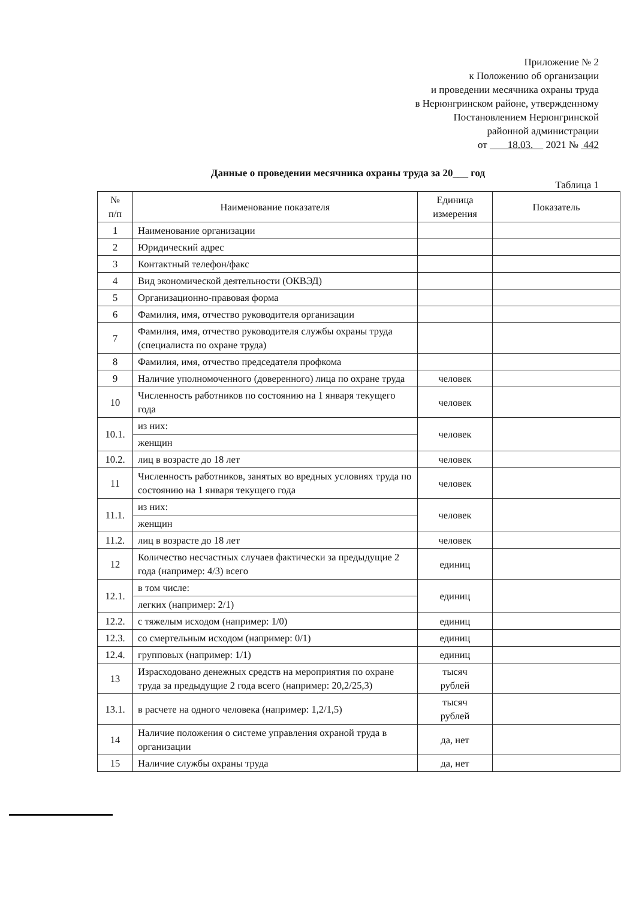Приложение № 2
к Положению об организации
и проведении месячника охраны труда
в Нерюнгринском районе, утвержденному
Постановлением Нерюнгринской
районной администрации
от 18.03. 2021 № 442
Данные о проведении месячника охраны труда за 20___ год
Таблица 1
| № п/п | Наименование показателя | Единица измерения | Показатель |
| --- | --- | --- | --- |
| 1 | Наименование организации | | |
| 2 | Юридический адрес | | |
| 3 | Контактный телефон/факс | | |
| 4 | Вид экономической деятельности (ОКВЭД) | | |
| 5 | Организационно-правовая форма | | |
| 6 | Фамилия, имя, отчество руководителя организации | | |
| 7 | Фамилия, имя, отчество руководителя службы охраны труда (специалиста по охране труда) | | |
| 8 | Фамилия, имя, отчество председателя профкома | | |
| 9 | Наличие уполномоченного (доверенного) лица по охране труда | человек | |
| 10 | Численность работников по состоянию на 1 января текущего года | человек | |
| 10.1. | из них: | человек | |
| | женщин | | |
| 10.2. | лиц в возрасте до 18 лет | человек | |
| 11 | Численность работников, занятых во вредных условиях труда по состоянию на 1 января текущего года | человек | |
| 11.1. | из них: | человек | |
| | женщин | | |
| 11.2. | лиц в возрасте до 18 лет | человек | |
| 12 | Количество несчастных случаев фактически за предыдущие 2 года (например: 4/3) всего | единиц | |
| 12.1. | в том числе: | единиц | |
| | легких (например: 2/1) | | |
| 12.2. | с тяжелым исходом (например: 1/0) | единиц | |
| 12.3. | со смертельным исходом (например: 0/1) | единиц | |
| 12.4. | групповых (например: 1/1) | единиц | |
| 13 | Израсходовано денежных средств на мероприятия по охране труда за предыдущие 2 года всего (например: 20,2/25,3) | тысяч рублей | |
| 13.1. | в расчете на одного человека (например: 1,2/1,5) | тысяч рублей | |
| 14 | Наличие положения о системе управления охраной труда в организации | да, нет | |
| 15 | Наличие службы охраны труда | да, нет | |